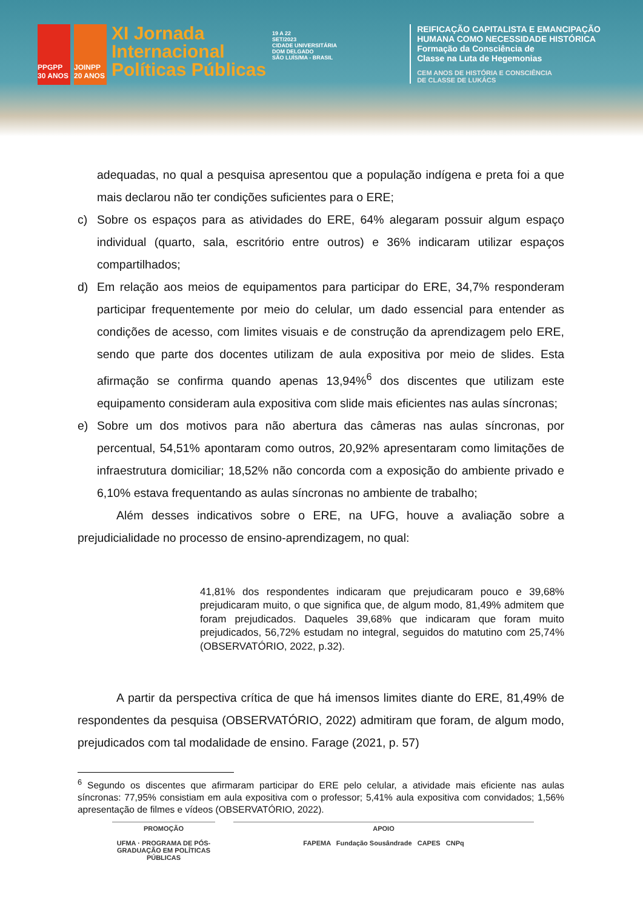PPGPP 30 ANOS
JOINPP 20 ANOS
XI Jornada
Internacional
Políticas Públicas
19 A 22
SET/2023
CIDADE UNIVERSITÁRIA
DOM DELGADO
SÃO LUÍS/MA - BRASIL
REIFICAÇÃO CAPITALISTA E EMANCIPAÇÃO
HUMANA COMO NECESSIDADE HISTÓRICA
Formação da Consciência de
Classe na Luta de Hegemonias
CEM ANOS DE HISTÓRIA E CONSCIÊNCIA
DE CLASSE DE LUKÁCS
adequadas, no qual a pesquisa apresentou que a população indígena e preta foi a que mais declarou não ter condições suficientes para o ERE;
c) Sobre os espaços para as atividades do ERE, 64% alegaram possuir algum espaço individual (quarto, sala, escritório entre outros) e 36% indicaram utilizar espaços compartilhados;
d) Em relação aos meios de equipamentos para participar do ERE, 34,7% responderam participar frequentemente por meio do celular, um dado essencial para entender as condições de acesso, com limites visuais e de construção da aprendizagem pelo ERE, sendo que parte dos docentes utilizam de aula expositiva por meio de slides. Esta afirmação se confirma quando apenas 13,94%<sup>6</sup> dos discentes que utilizam este equipamento consideram aula expositiva com slide mais eficientes nas aulas síncronas;
e) Sobre um dos motivos para não abertura das câmeras nas aulas síncronas, por percentual, 54,51% apontaram como outros, 20,92% apresentaram como limitações de infraestrutura domiciliar; 18,52% não concorda com a exposição do ambiente privado e 6,10% estava frequentando as aulas síncronas no ambiente de trabalho;
Além desses indicativos sobre o ERE, na UFG, houve a avaliação sobre a prejudicialidade no processo de ensino-aprendizagem, no qual:
41,81% dos respondentes indicaram que prejudicaram pouco e 39,68% prejudicaram muito, o que significa que, de algum modo, 81,49% admitem que foram prejudicados. Daqueles 39,68% que indicaram que foram muito prejudicados, 56,72% estudam no integral, seguidos do matutino com 25,74% (OBSERVATÓRIO, 2022, p.32).
A partir da perspectiva crítica de que há imensos limites diante do ERE, 81,49% de respondentes da pesquisa (OBSERVATÓRIO, 2022) admitiram que foram, de algum modo, prejudicados com tal modalidade de ensino. Farage (2021, p. 57)
<sup>6</sup> Segundo os discentes que afirmaram participar do ERE pelo celular, a atividade mais eficiente nas aulas síncronas: 77,95% consistiam em aula expositiva com o professor; 5,41% aula expositiva com convidados; 1,56% apresentação de filmes e vídeos (OBSERVATÓRIO, 2022).
PROMOÇÃO
UFMA · PROGRAMA DE PÓS-GRADUAÇÃO EM POLÍTICAS PÚBLICAS
APOIO
FAPEMA Fundação Sousândrade CAPES CNPq